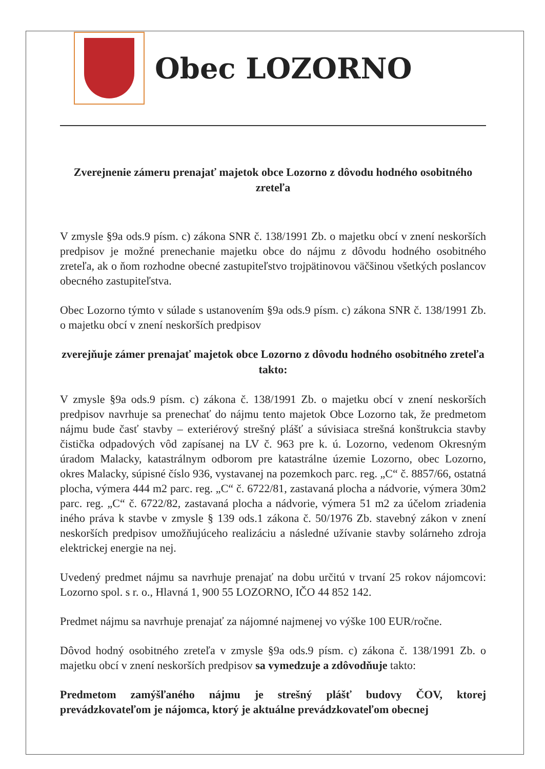Obec LOZORNO
Zverejnenie zámeru prenajať majetok obce Lozorno z dôvodu hodného osobitného zreteľa
V zmysle §9a ods.9 písm. c) zákona SNR č. 138/1991 Zb. o majetku obcí v znení neskorších predpisov je možné prenechanie majetku obce do nájmu z dôvodu hodného osobitného zreteľa, ak o ňom rozhodne obecné zastupiteľstvo trojpätinovou väčšinou všetkých poslancov obecného zastupiteľstva.
Obec Lozorno týmto v súlade s ustanovením §9a ods.9 písm. c) zákona SNR č. 138/1991 Zb. o majetku obcí v znení neskorších predpisov
zverejňuje zámer prenajať majetok obce Lozorno z dôvodu hodného osobitného zreteľa takto:
V zmysle §9a ods.9 písm. c) zákona č. 138/1991 Zb. o majetku obcí v znení neskorších predpisov navrhuje sa prenechať do nájmu tento majetok Obce Lozorno tak, že predmetom nájmu bude časť stavby – exteriérový strešný plášť a súvisiaca strešná konštrukcia stavby čistička odpadových vôd zapísanej na LV č. 963 pre k. ú. Lozorno, vedenom Okresným úradom Malacky, katastrálnym odborom pre katastrálne územie Lozorno, obec Lozorno, okres Malacky, súpisné číslo 936, vystavanej na pozemkoch parc. reg. „C“ č. 8857/66, ostatná plocha, výmera 444 m2 parc. reg. „C“ č. 6722/81, zastavaná plocha a nádvorie, výmera 30m2 parc. reg. „C“ č. 6722/82, zastavaná plocha a nádvorie, výmera 51 m2 za účelom zriadenia iného práva k stavbe v zmysle § 139 ods.1 zákona č. 50/1976 Zb. stavebný zákon v znení neskorších predpisov umožňujúceho realizáciu a následné užívanie stavby solárneho zdroja elektrickej energie na nej.
Uvedený predmet nájmu sa navrhuje prenajať na dobu určitú v trvaní 25 rokov nájomcovi: Lozorno spol. s r. o., Hlavná 1, 900 55 LOZORNO, IČO 44 852 142.
Predmet nájmu sa navrhuje prenajať za nájomné najmenej vo výške 100 EUR/ročne.
Dôvod hodný osobitného zreteľa v zmysle §9a ods.9 písm. c) zákona č. 138/1991 Zb. o majetku obcí v znení neskorších predpisov sa vymedzuje a zdôvodňuje takto:
Predmetom zamýšľaného nájmu je strešný plášť budovy ČOV, ktorej prevádzkovateľom je nájomca, ktorý je aktuálne prevádzkovateľom obecnej